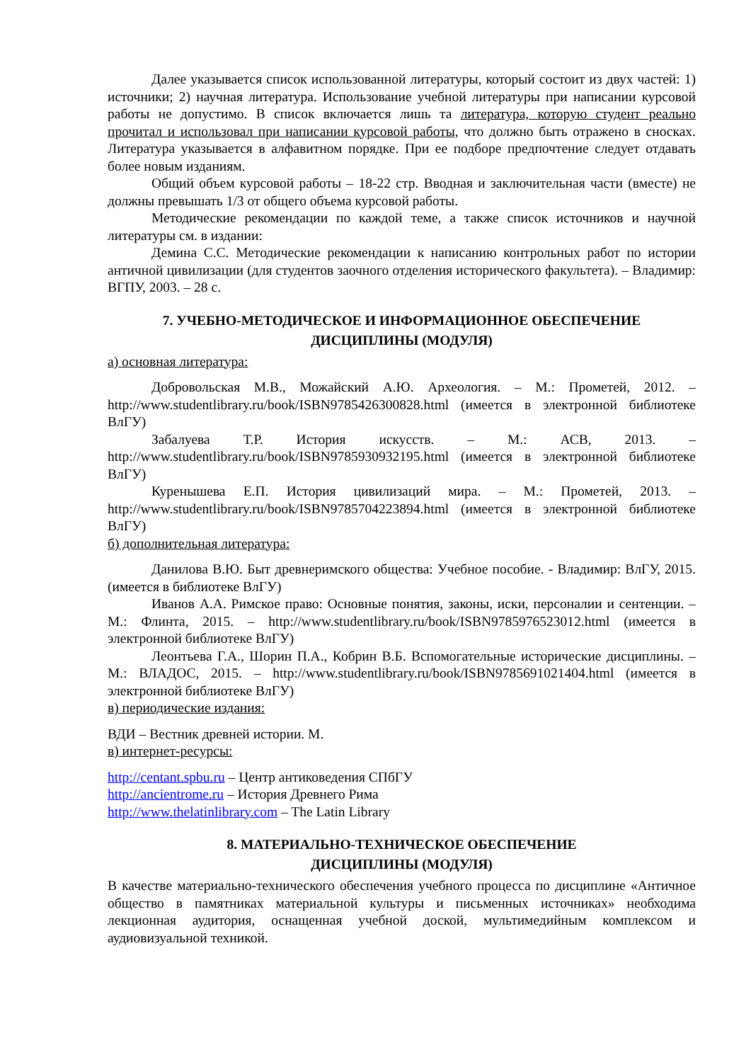Далее указывается список использованной литературы, который состоит из двух частей: 1) источники; 2) научная литература. Использование учебной литературы при написании курсовой работы не допустимо. В список включается лишь та литература, которую студент реально прочитал и использовал при написании курсовой работы, что должно быть отражено в сносках. Литература указывается в алфавитном порядке. При ее подборе предпочтение следует отдавать более новым изданиям.
Общий объем курсовой работы – 18-22 стр. Вводная и заключительная части (вместе) не должны превышать 1/3 от общего объема курсовой работы.
Методические рекомендации по каждой теме, а также список источников и научной литературы см. в издании:
Демина С.С. Методические рекомендации к написанию контрольных работ по истории античной цивилизации (для студентов заочного отделения исторического факультета). – Владимир: ВГПУ, 2003. – 28 с.
7. УЧЕБНО-МЕТОДИЧЕСКОЕ И ИНФОРМАЦИОННОЕ ОБЕСПЕЧЕНИЕ
ДИСЦИПЛИНЫ (МОДУЛЯ)
а) основная литература:
Добровольская М.В., Можайский А.Ю. Археология. – М.: Прометей, 2012. – http://www.studentlibrary.ru/book/ISBN9785426300828.html (имеется в электронной библиотеке ВлГУ)
Забалуева Т.Р. История искусств. – М.: АСВ, 2013. – http://www.studentlibrary.ru/book/ISBN9785930932195.html (имеется в электронной библиотеке ВлГУ)
Куренышева Е.П. История цивилизаций мира. – М.: Прометей, 2013. – http://www.studentlibrary.ru/book/ISBN9785704223894.html (имеется в электронной библиотеке ВлГУ)
б) дополнительная литература:
Данилова В.Ю. Быт древнеримского общества: Учебное пособие. - Владимир: ВлГУ, 2015. (имеется в библиотеке ВлГУ)
Иванов А.А. Римское право: Основные понятия, законы, иски, персоналии и сентенции. – М.: Флинта, 2015. – http://www.studentlibrary.ru/book/ISBN9785976523012.html (имеется в электронной библиотеке ВлГУ)
Леонтьева Г.А., Шорин П.А., Кобрин В.Б. Вспомогательные исторические дисциплины. – М.: ВЛАДОС, 2015. – http://www.studentlibrary.ru/book/ISBN9785691021404.html (имеется в электронной библиотеке ВлГУ)
в) периодические издания:
ВДИ – Вестник древней истории. М.
в) интернет-ресурсы:
http://centant.spbu.ru – Центр антиковедения СПбГУ
http://ancientrome.ru – История Древнего Рима
http://www.thelatinlibrary.com – The Latin Library
8. МАТЕРИАЛЬНО-ТЕХНИЧЕСКОЕ ОБЕСПЕЧЕНИЕ
ДИСЦИПЛИНЫ (МОДУЛЯ)
В качестве материально-технического обеспечения учебного процесса по дисциплине «Античное общество в памятниках материальной культуры и письменных источниках» необходима лекционная аудитория, оснащенная учебной доской, мультимедийным комплексом и аудиовизуальной техникой.